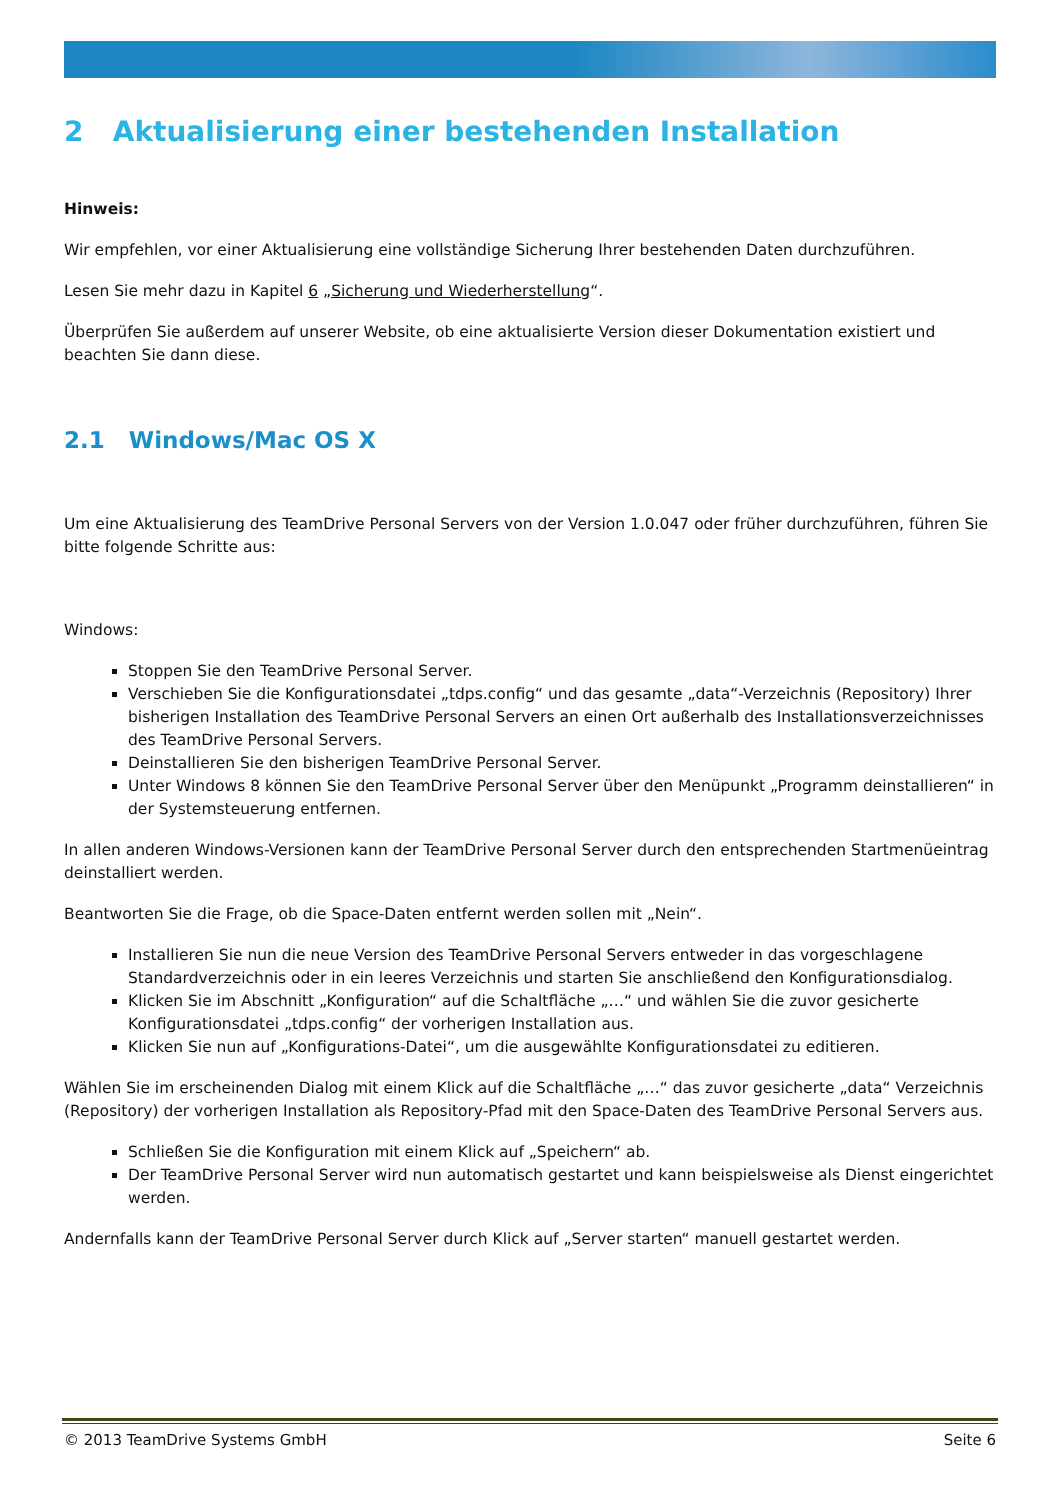2 Aktualisierung einer bestehenden Installation
Hinweis:
Wir empfehlen, vor einer Aktualisierung eine vollständige Sicherung Ihrer bestehenden Daten durchzuführen.
Lesen Sie mehr dazu in Kapitel 6 „Sicherung und Wiederherstellung“.
Überprüfen Sie außerdem auf unserer Website, ob eine aktualisierte Version dieser Dokumentation existiert und beachten Sie dann diese.
2.1 Windows/Mac OS X
Um eine Aktualisierung des TeamDrive Personal Servers von der Version 1.0.047 oder früher durchzuführen, führen Sie bitte folgende Schritte aus:
Windows:
Stoppen Sie den TeamDrive Personal Server.
Verschieben Sie die Konfigurationsdatei „tdps.config“ und das gesamte „data“-Verzeichnis (Repository) Ihrer bisherigen Installation des TeamDrive Personal Servers an einen Ort außerhalb des Installationsverzeichnisses des TeamDrive Personal Servers.
Deinstallieren Sie den bisherigen TeamDrive Personal Server.
Unter Windows 8 können Sie den TeamDrive Personal Server über den Menüpunkt „Programm deinstallieren“ in der Systemsteuerung entfernen.
In allen anderen Windows-Versionen kann der TeamDrive Personal Server durch den entsprechenden Startmenüeintrag deinstalliert werden.
Beantworten Sie die Frage, ob die Space-Daten entfernt werden sollen mit „Nein“.
Installieren Sie nun die neue Version des TeamDrive Personal Servers entweder in das vorgeschlagene Standardverzeichnis oder in ein leeres Verzeichnis und starten Sie anschließend den Konfigurationsdialog.
Klicken Sie im Abschnitt „Konfiguration“ auf die Schaltfläche „…“ und wählen Sie die zuvor gesicherte Konfigurationsdatei „tdps.config“ der vorherigen Installation aus.
Klicken Sie nun auf „Konfigurations-Datei“, um die ausgewählte Konfigurationsdatei zu editieren.
Wählen Sie im erscheinenden Dialog mit einem Klick auf die Schaltfläche „…“ das zuvor gesicherte „data“ Verzeichnis (Repository) der vorherigen Installation als Repository-Pfad mit den Space-Daten des TeamDrive Personal Servers aus.
Schließen Sie die Konfiguration mit einem Klick auf „Speichern“ ab.
Der TeamDrive Personal Server wird nun automatisch gestartet und kann beispielsweise als Dienst eingerichtet werden.
Andernfalls kann der TeamDrive Personal Server durch Klick auf „Server starten“ manuell gestartet werden.
© 2013 TeamDrive Systems GmbH Seite 6